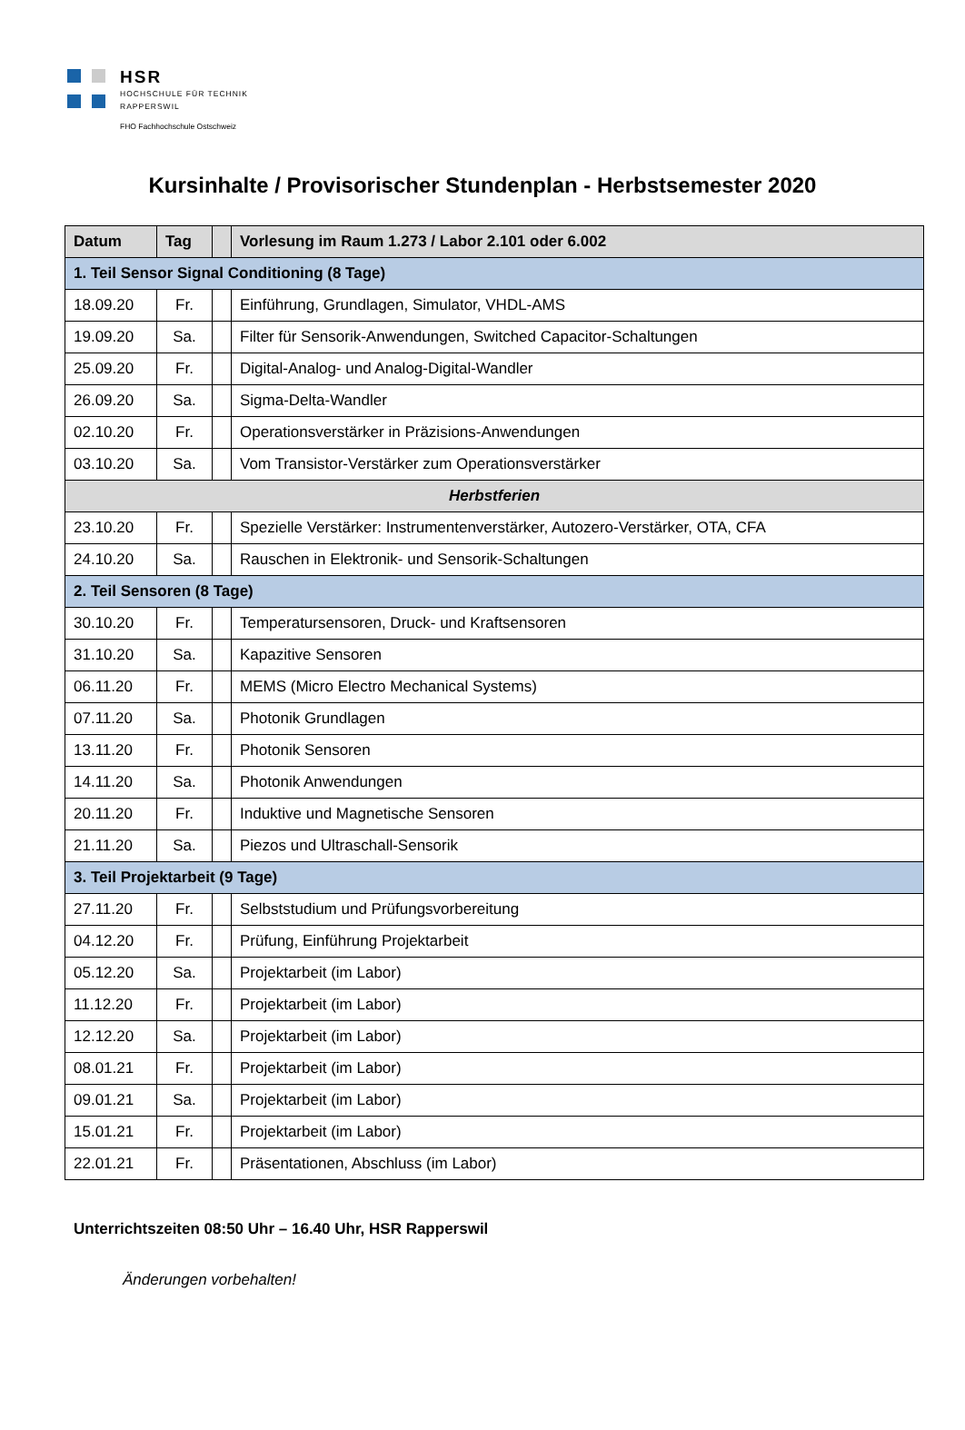HSR
HOCHSCHULE FÜR TECHNIK
RAPPERSWIL
FHO Fachhochschule Ostschweiz
Kursinhalte / Provisorischer Stundenplan - Herbstsemester 2020
| Datum | Tag | | Vorlesung im Raum 1.273 / Labor 2.101 oder 6.002 |
| --- | --- | --- | --- |
| 1. Teil Sensor Signal Conditioning (8 Tage) | | | |
| 18.09.20 | Fr. | | Einführung, Grundlagen, Simulator, VHDL-AMS |
| 19.09.20 | Sa. | | Filter für Sensorik-Anwendungen, Switched Capacitor-Schaltungen |
| 25.09.20 | Fr. | | Digital-Analog- und Analog-Digital-Wandler |
| 26.09.20 | Sa. | | Sigma-Delta-Wandler |
| 02.10.20 | Fr. | | Operationsverstärker in Präzisions-Anwendungen |
| 03.10.20 | Sa. | | Vom Transistor-Verstärker zum Operationsverstärker |
| Herbstferien | | | |
| 23.10.20 | Fr. | | Spezielle Verstärker: Instrumentenverstärker, Autozero-Verstärker, OTA, CFA |
| 24.10.20 | Sa. | | Rauschen in Elektronik- und Sensorik-Schaltungen |
| 2. Teil Sensoren (8 Tage) | | | |
| 30.10.20 | Fr. | | Temperatursensoren, Druck- und Kraftsensoren |
| 31.10.20 | Sa. | | Kapazitive Sensoren |
| 06.11.20 | Fr. | | MEMS (Micro Electro Mechanical Systems) |
| 07.11.20 | Sa. | | Photonik Grundlagen |
| 13.11.20 | Fr. | | Photonik Sensoren |
| 14.11.20 | Sa. | | Photonik Anwendungen |
| 20.11.20 | Fr. | | Induktive und Magnetische Sensoren |
| 21.11.20 | Sa. | | Piezos und Ultraschall-Sensorik |
| 3. Teil Projektarbeit (9 Tage) | | | |
| 27.11.20 | Fr. | | Selbststudium und Prüfungsvorbereitung |
| 04.12.20 | Fr. | | Prüfung, Einführung Projektarbeit |
| 05.12.20 | Sa. | | Projektarbeit (im Labor) |
| 11.12.20 | Fr. | | Projektarbeit (im Labor) |
| 12.12.20 | Sa. | | Projektarbeit (im Labor) |
| 08.01.21 | Fr. | | Projektarbeit (im Labor) |
| 09.01.21 | Sa. | | Projektarbeit (im Labor) |
| 15.01.21 | Fr. | | Projektarbeit (im Labor) |
| 22.01.21 | Fr. | | Präsentationen, Abschluss (im Labor) |
Unterrichtszeiten 08:50 Uhr – 16.40 Uhr, HSR Rapperswil
Änderungen vorbehalten!